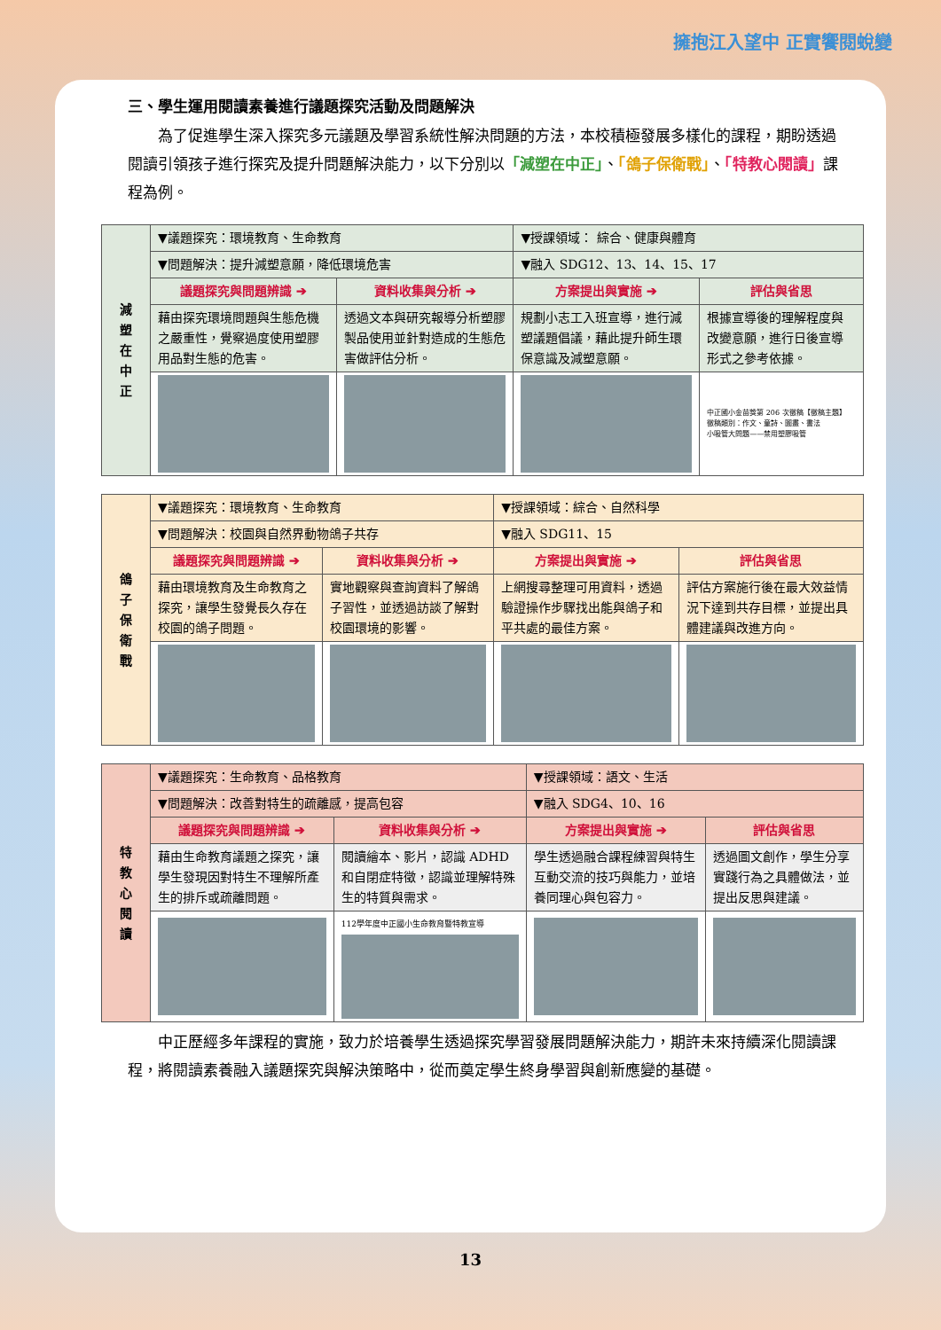擁抱江入望中 正實饗閱蛻變
三、學生運用閱讀素養進行議題探究活動及問題解決
　　為了促進學生深入探究多元議題及學習系統性解決問題的方法，本校積極發展多樣化的課程，期盼透過閱讀引領孩子進行探究及提升問題解決能力，以下分別以「減塑在中正」、「鴿子保衛戰」、「特教心閱讀」課程為例。
| 減 塑 在 中 正 | ▼議題探究：環境教育、生命教育 | | ▼授課領域： 綜合、健康與體育 | |
| | ▼問題解決：提升減塑意願，降低環境危害 | | ▼融入 SDG12、13、14、15、17 | |
| | 議題探究與問題辨識 ➔ | 資料收集與分析 ➔ | 方案提出與實施 ➔ | 評估與省思 |
| | 藉由探究環境問題與生態危機之嚴重性，覺察過度使用塑膠用品對生態的危害。 | 透過文本與研究報導分析塑膠製品使用並針對造成的生態危害做評估分析。 | 規劃小志工入班宣導，進行減塑議題倡議，藉此提升師生環保意識及減塑意願。 | 根據宣導後的理解程度與改變意願，進行日後宣導形式之參考依據。 |
| | | | | 中正國小金苗獎第 206 次徵稿【徵稿主題】 徵稿類別：作文、童詩、圖畫、書法 小吸管大問題——禁用塑膠吸管 |
| 鴿 子 保 衛 戰 | ▼議題探究：環境教育、生命教育 | | ▼授課領域：綜合、自然科學 | |
| | ▼問題解決：校園與自然界動物鴿子共存 | | ▼融入 SDG11、15 | |
| | 議題探究與問題辨識 ➔ | 資料收集與分析 ➔ | 方案提出與實施 ➔ | 評估與省思 |
| | 藉由環境教育及生命教育之探究，讓學生發覺長久存在校園的鴿子問題。 | 實地觀察與查詢資料了解鴿子習性，並透過訪談了解對校園環境的影響。 | 上網搜尋整理可用資料，透過驗證操作步驟找出能與鴿子和平共處的最佳方案。 | 評估方案施行後在最大效益情況下達到共存目標，並提出具體建議與改進方向。 |
| 特 教 心 閱 讀 | ▼議題探究：生命教育、品格教育 | | ▼授課領域：語文、生活 | |
| | ▼問題解決：改善對特生的疏離感，提高包容 | | ▼融入 SDG4、10、16 | |
| | 議題探究與問題辨識 ➔ | 資料收集與分析 ➔ | 方案提出與實施 ➔ | 評估與省思 |
| | 藉由生命教育議題之探究，讓學生發現因對特生不理解所產生的排斥或疏離問題。 | 閱讀繪本、影片，認識 ADHD 和自閉症特徵，認識並理解特殊生的特質與需求。 | 學生透過融合課程練習與特生互動交流的技巧與能力，並培養同理心與包容力。 | 透過圖文創作，學生分享實踐行為之具體做法，並提出反思與建議。 |
| | | 112學年度中正國小生命教育暨特教宣導 | | |
　　中正歷經多年課程的實施，致力於培養學生透過探究學習發展問題解決能力，期許未來持續深化閱讀課程，將閱讀素養融入議題探究與解決策略中，從而奠定學生終身學習與創新應變的基礎。
13